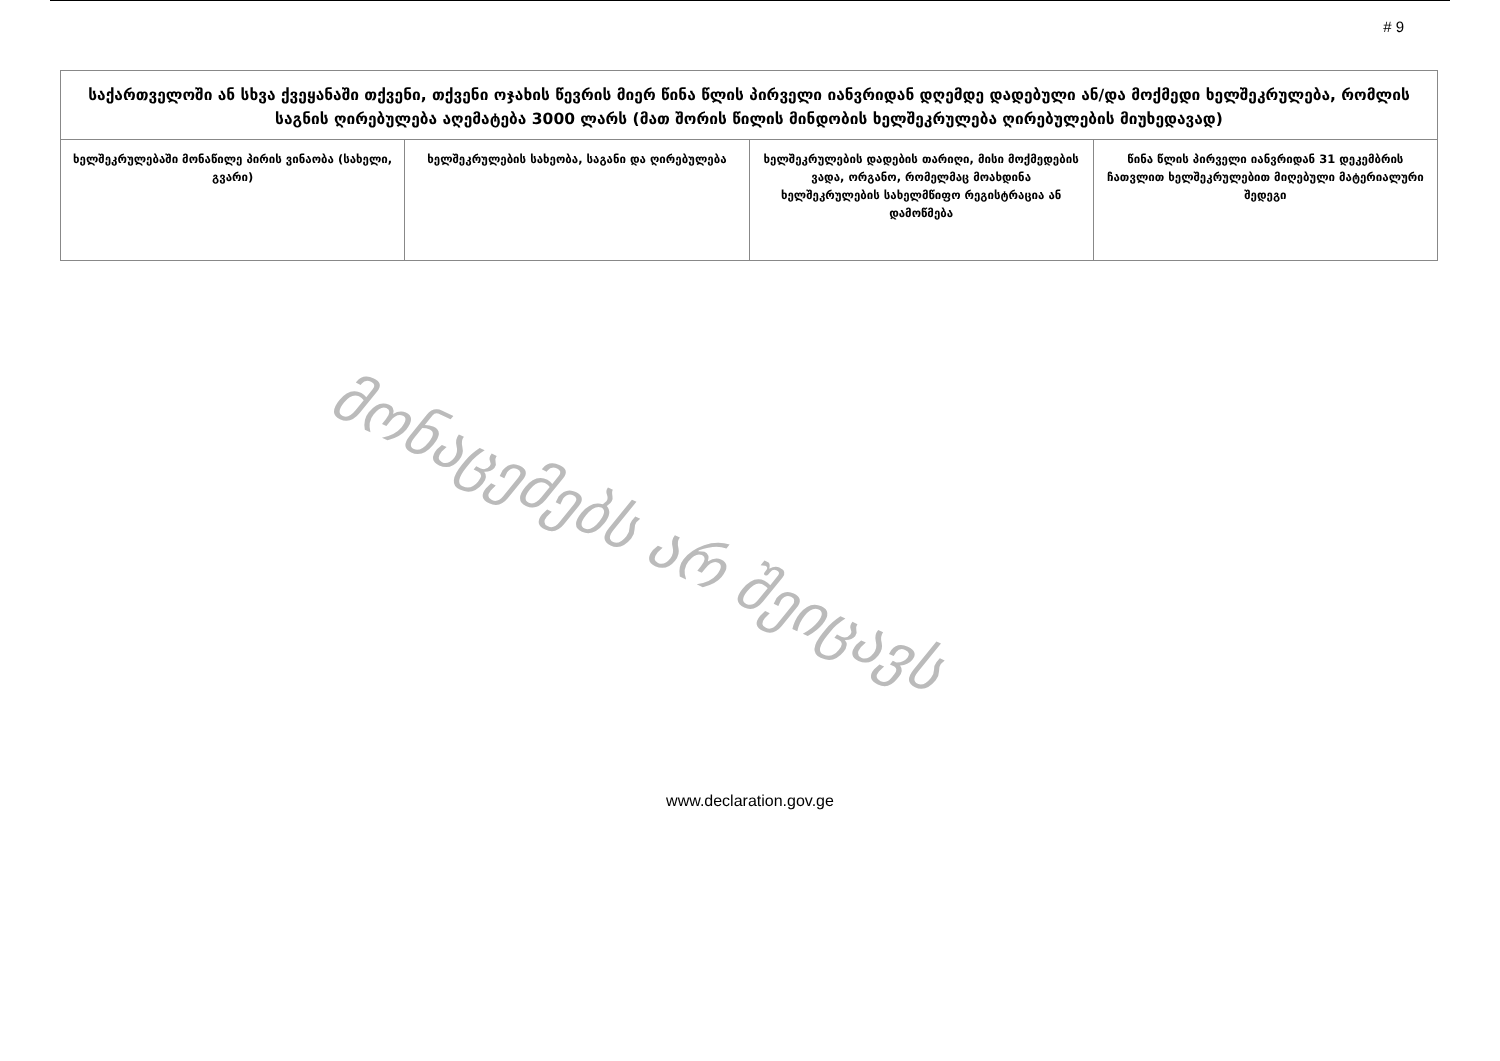# 9
| საქართველოში ან სხვა ქვეყანაში თქვენი, თქვენი ოჯახის წევრის მიერ წინა წლის პირველი იანვრიდან დღემდე დადებული ან/და მოქმედი ხელშეკრულება, რომლის საგნის ღირებულება აღემატება 3000 ლარს (მათ შორის წილის მინდობის ხელშეკრულება ღირებულების მიუხედავად) | | | |
| --- | --- | --- | --- |
| ხელშეკრულებაში მონაწილე პირის ვინაობა (სახელი, გვარი) | ხელშეკრულების სახეობა, საგანი და ღირებულება | ხელშეკრულების დადების თარიღი, მისი მოქმედების ვადა, ორგანო, რომელმაც მოახდინა ხელშეკრულების სახელმწიფო რეგისტრაცია ან დამოწმება | წინა წლის პირველი იანვრიდან 31 დეკემბრის ჩათვლით ხელშეკრულებით მიღებული მატერიალური შედეგი |
მონაცემებს არ შეიცავს
www.declaration.gov.ge